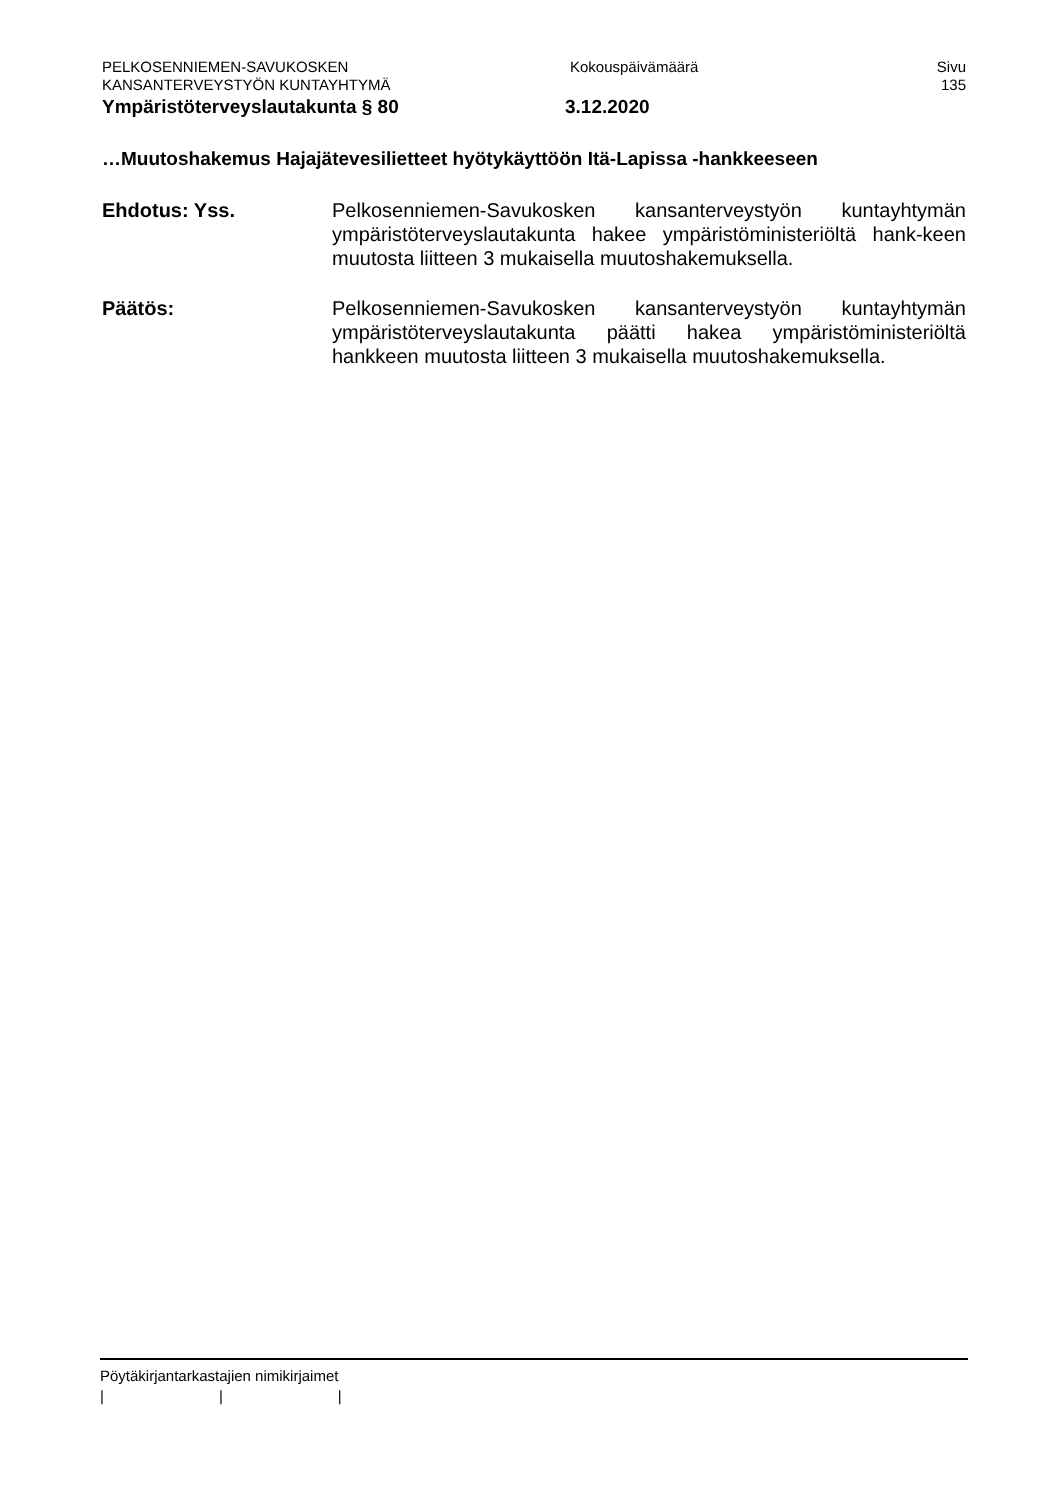PELKOSENNIEMEN-SAVUKOSKEN Kokouspäivämäärä Sivu
KANSANTERVEYSTYÖN KUNTAYHTYMÄ 135
Ympäristöterveyslautakunta § 80 3.12.2020
…Muutoshakemus Hajajätevesilietteet hyötykäyttöön Itä-Lapissa -hankkeeseen
Ehdotus: Yss. Pelkosenniemen-Savukosken kansanterveystyön kuntayhtymän ympäristöterveyslautakunta hakee ympäristöministeriöltä hank-keen muutosta liitteen 3 mukaisella muutoshakemuksella.
Päätös: Pelkosenniemen-Savukosken kansanterveystyön kuntayhtymän ympäristöterveyslautakunta päätti hakea ympäristöministeriöltä hankkeen muutosta liitteen 3 mukaisella muutoshakemuksella.
Pöytäkirjantarkastajien nimikirjaimet
| | |